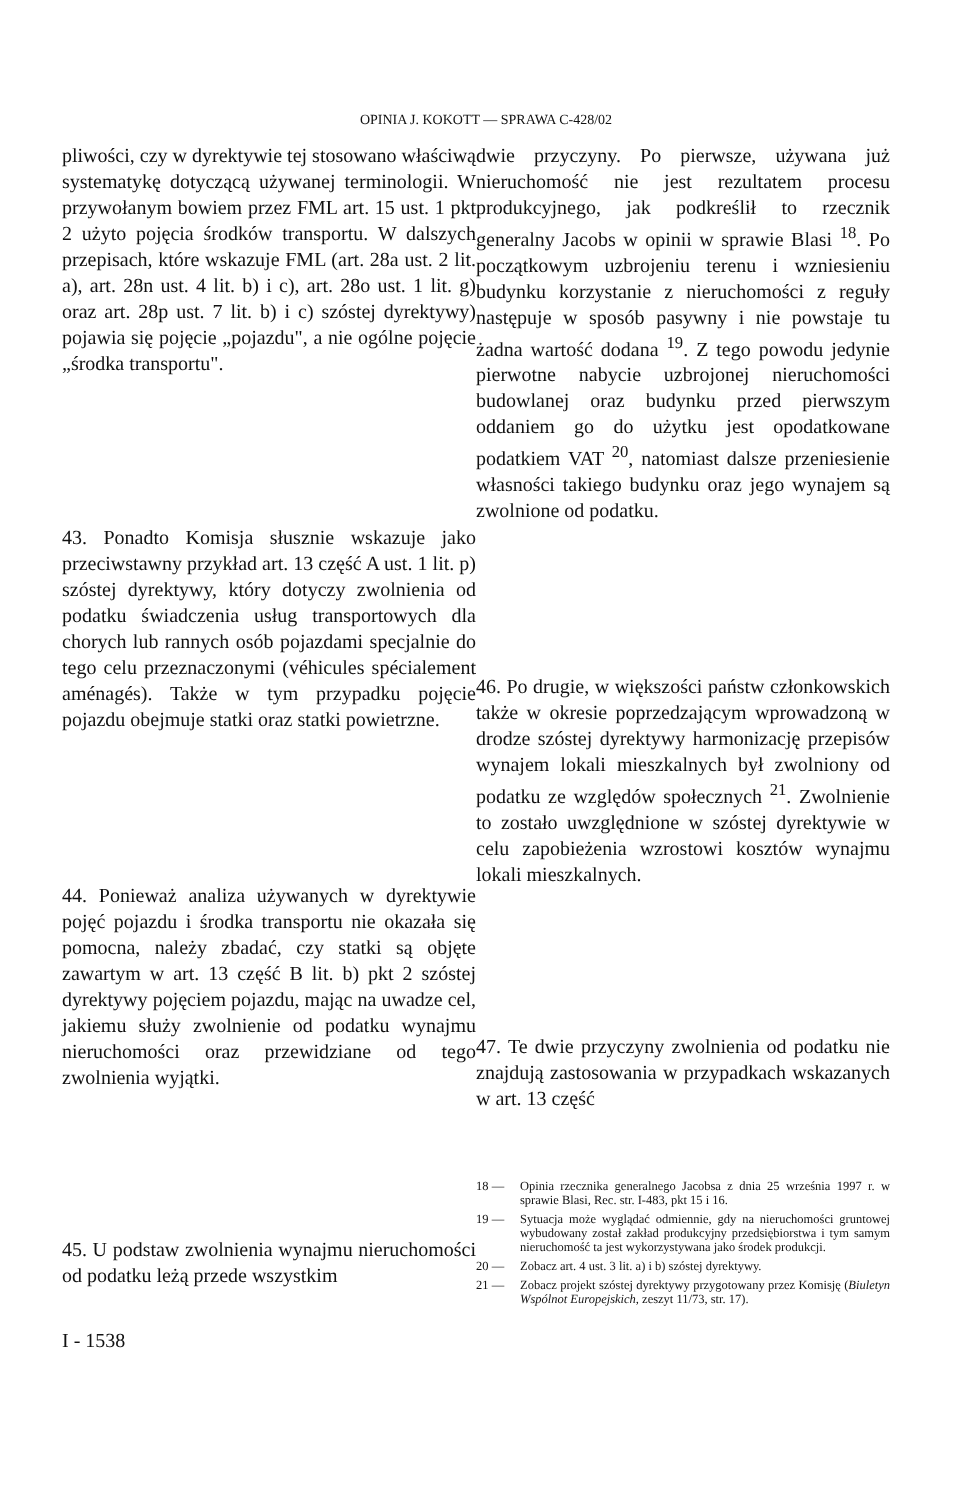OPINIA J. KOKOTT — SPRAWA C-428/02
pliwości, czy w dyrektywie tej stosowano właściwą systematykę dotyczącą używanej terminologii. W przywołanym bowiem przez FML art. 15 ust. 1 pkt 2 użyto pojęcia środków transportu. W dalszych przepisach, które wskazuje FML (art. 28a ust. 2 lit. a), art. 28n ust. 4 lit. b) i c), art. 28o ust. 1 lit. g) oraz art. 28p ust. 7 lit. b) i c) szóstej dyrektywy) pojawia się pojęcie „pojazdu", a nie ogólne pojęcie „środka transportu".
43. Ponadto Komisja słusznie wskazuje jako przeciwstawny przykład art. 13 część A ust. 1 lit. p) szóstej dyrektywy, który dotyczy zwolnienia od podatku świadczenia usług transportowych dla chorych lub rannych osób pojazdami specjalnie do tego celu przeznaczonymi (véhicules spécialement aménagés). Także w tym przypadku pojęcie pojazdu obejmuje statki oraz statki powietrzne.
44. Ponieważ analiza używanych w dyrektywie pojęć pojazdu i środka transportu nie okazała się pomocna, należy zbadać, czy statki są objęte zawartym w art. 13 część B lit. b) pkt 2 szóstej dyrektywy pojęciem pojazdu, mając na uwadze cel, jakiemu służy zwolnienie od podatku wynajmu nieruchomości oraz przewidziane od tego zwolnienia wyjątki.
45. U podstaw zwolnienia wynajmu nieruchomości od podatku leżą przede wszystkim
dwie przyczyny. Po pierwsze, używana już nieruchomość nie jest rezultatem procesu produkcyjnego, jak podkreślił to rzecznik generalny Jacobs w opinii w sprawie Blasi <sup>18</sup>. Po początkowym uzbrojeniu terenu i wzniesieniu budynku korzystanie z nieruchomości z reguły następuje w sposób pasywny i nie powstaje tu żadna wartość dodana <sup>19</sup>. Z tego powodu jedynie pierwotne nabycie uzbrojonej nieruchomości budowlanej oraz budynku przed pierwszym oddaniem go do użytku jest opodatkowane podatkiem VAT <sup>20</sup>, natomiast dalsze przeniesienie własności takiego budynku oraz jego wynajem są zwolnione od podatku.
46. Po drugie, w większości państw członkowskich także w okresie poprzedzającym wprowadzoną w drodze szóstej dyrektywy harmonizację przepisów wynajem lokali mieszkalnych był zwolniony od podatku ze względów społecznych <sup>21</sup>. Zwolnienie to zostało uwzględnione w szóstej dyrektywie w celu zapobieżenia wzrostowi kosztów wynajmu lokali mieszkalnych.
47. Te dwie przyczyny zwolnienia od podatku nie znajdują zastosowania w przypadkach wskazanych w art. 13 część
18 — Opinia rzecznika generalnego Jacobsa z dnia 25 września 1997 r. w sprawie Blasi, Rec. str. I-483, pkt 15 i 16.
19 — Sytuacja może wyglądać odmiennie, gdy na nieruchomości gruntowej wybudowany został zakład produkcyjny przedsiębiorstwa i tym samym nieruchomość ta jest wykorzystywana jako środek produkcji.
20 — Zobacz art. 4 ust. 3 lit. a) i b) szóstej dyrektywy.
21 — Zobacz projekt szóstej dyrektywy przygotowany przez Komisję (Biuletyn Wspólnot Europejskich, zeszyt 11/73, str. 17).
I - 1538